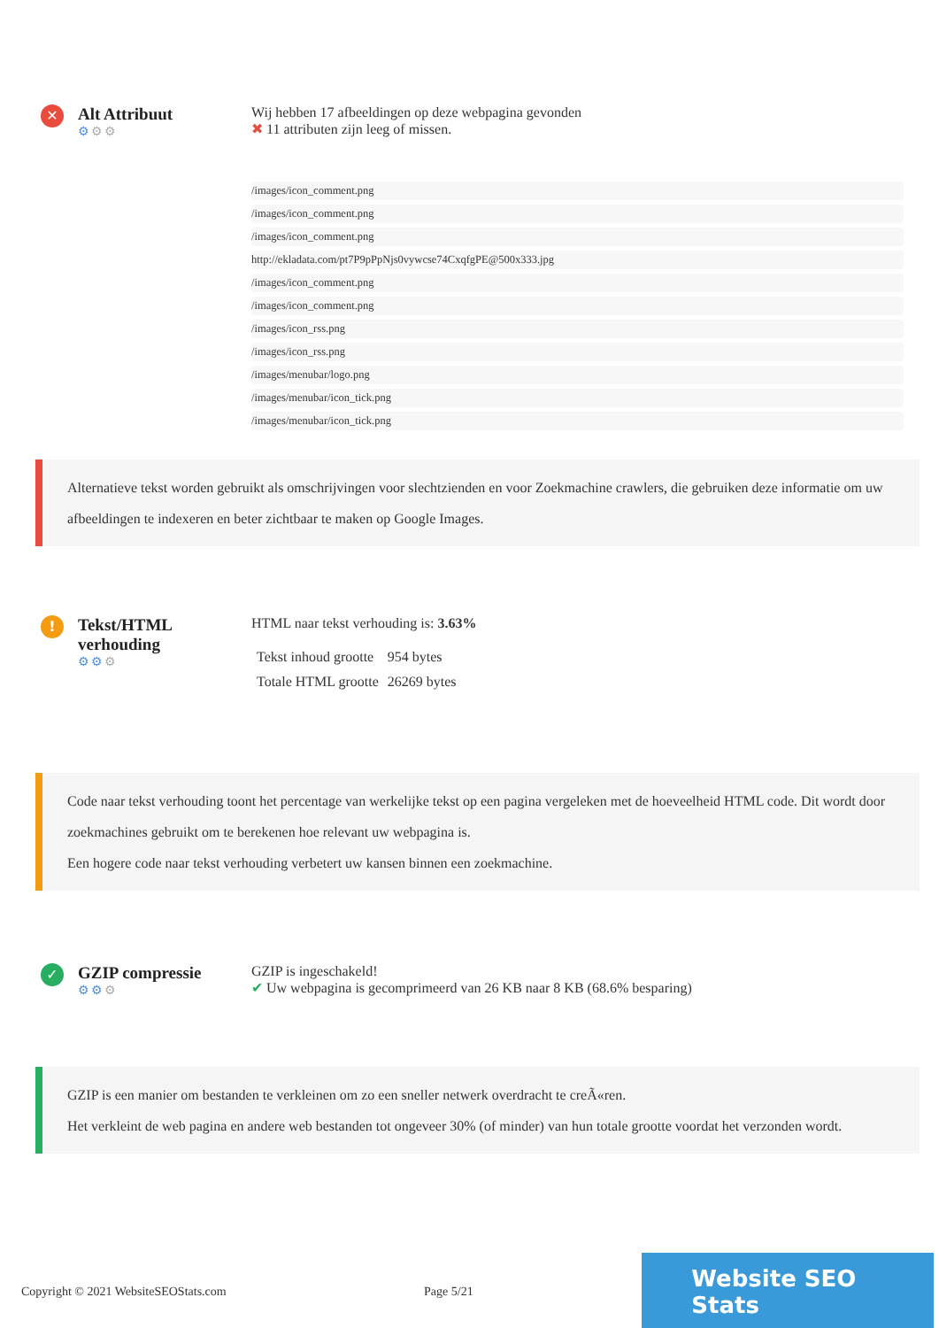✕
Alt Attribuut
⚙⚙⚙
Wij hebben 17 afbeeldingen op deze webpagina gevonden
✖ 11 attributen zijn leeg of missen.
/images/icon_comment.png
/images/icon_comment.png
/images/icon_comment.png
http://ekladata.com/pt7P9pPpNjs0vywcse74CxqfgPE@500x333.jpg
/images/icon_comment.png
/images/icon_comment.png
/images/icon_rss.png
/images/icon_rss.png
/images/menubar/logo.png
/images/menubar/icon_tick.png
/images/menubar/icon_tick.png
Alternatieve tekst worden gebruikt als omschrijvingen voor slechtzienden en voor Zoekmachine crawlers, die gebruiken deze informatie om uw afbeeldingen te indexeren en beter zichtbaar te maken op Google Images.
!
Tekst/HTML
verhouding
⚙⚙⚙
HTML naar tekst verhouding is: 3.63%
| Tekst inhoud grootte | 954 bytes |
| Totale HTML grootte | 26269 bytes |
Code naar tekst verhouding toont het percentage van werkelijke tekst op een pagina vergeleken met de hoeveelheid HTML code. Dit wordt door zoekmachines gebruikt om te berekenen hoe relevant uw webpagina is.
Een hogere code naar tekst verhouding verbetert uw kansen binnen een zoekmachine.
✓
GZIP compressie
⚙⚙⚙
GZIP is ingeschakeld!
✔ Uw webpagina is gecomprimeerd van 26 KB naar 8 KB (68.6% besparing)
GZIP is een manier om bestanden te verkleinen om zo een sneller netwerk overdracht te creÃ«ren.
Het verkleint de web pagina en andere web bestanden tot ongeveer 30% (of minder) van hun totale grootte voordat het verzonden wordt.
Copyright © 2021 WebsiteSEOStats.com Page 5/21 Website SEO Stats